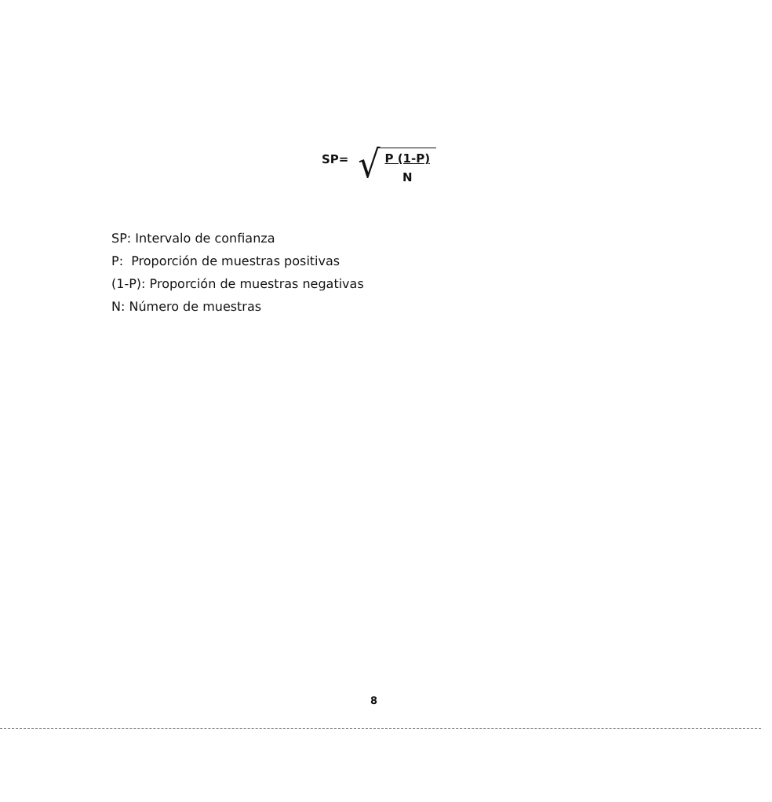SP=
√
P (1-P)
N
SP: Intervalo de confianza
P: Proporción de muestras positivas
(1-P): Proporción de muestras negativas
N: Número de muestras
8